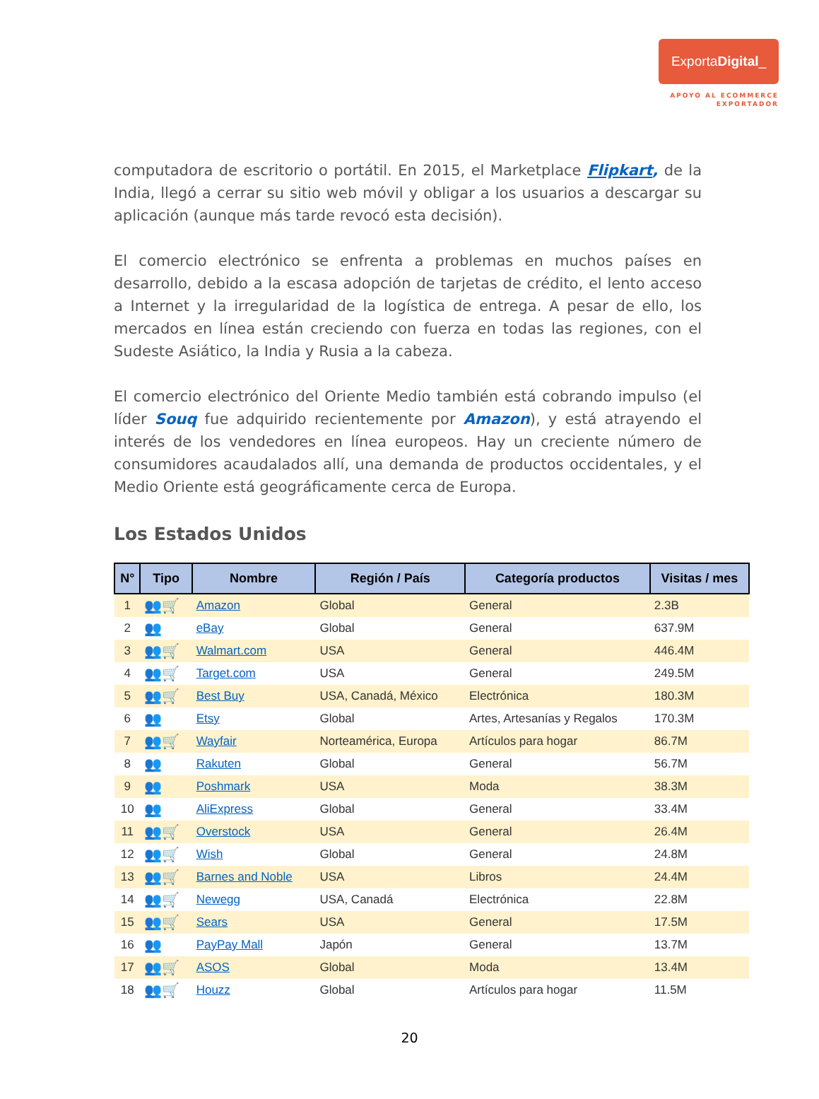ExportaDigital_
APOYO AL ECOMMERCE
EXPORTADOR
computadora de escritorio o portátil. En 2015, el Marketplace Flipkart, de la India, llegó a cerrar su sitio web móvil y obligar a los usuarios a descargar su aplicación (aunque más tarde revocó esta decisión).
El comercio electrónico se enfrenta a problemas en muchos países en desarrollo, debido a la escasa adopción de tarjetas de crédito, el lento acceso a Internet y la irregularidad de la logística de entrega. A pesar de ello, los mercados en línea están creciendo con fuerza en todas las regiones, con el Sudeste Asiático, la India y Rusia a la cabeza.
El comercio electrónico del Oriente Medio también está cobrando impulso (el líder Souq fue adquirido recientemente por Amazon), y está atrayendo el interés de los vendedores en línea europeos. Hay un creciente número de consumidores acaudalados allí, una demanda de productos occidentales, y el Medio Oriente está geográficamente cerca de Europa.
Los Estados Unidos
| N° | Tipo | Nombre | Región / País | Categoría productos | Visitas / mes |
| --- | --- | --- | --- | --- | --- |
| 1 | 👥🛒 | Amazon | Global | General | 2.3B |
| 2 | 👥 | eBay | Global | General | 637.9M |
| 3 | 👥🛒 | Walmart.com | USA | General | 446.4M |
| 4 | 👥🛒 | Target.com | USA | General | 249.5M |
| 5 | 👥🛒 | Best Buy | USA, Canadá, México | Electrónica | 180.3M |
| 6 | 👥 | Etsy | Global | Artes, Artesanías y Regalos | 170.3M |
| 7 | 👥🛒 | Wayfair | Norteamérica, Europa | Artículos para hogar | 86.7M |
| 8 | 👥 | Rakuten | Global | General | 56.7M |
| 9 | 👥 | Poshmark | USA | Moda | 38.3M |
| 10 | 👥 | AliExpress | Global | General | 33.4M |
| 11 | 👥🛒 | Overstock | USA | General | 26.4M |
| 12 | 👥🛒 | Wish | Global | General | 24.8M |
| 13 | 👥🛒 | Barnes and Noble | USA | Libros | 24.4M |
| 14 | 👥🛒 | Newegg | USA, Canadá | Electrónica | 22.8M |
| 15 | 👥🛒 | Sears | USA | General | 17.5M |
| 16 | 👥 | PayPay Mall | Japón | General | 13.7M |
| 17 | 👥🛒 | ASOS | Global | Moda | 13.4M |
| 18 | 👥🛒 | Houzz | Global | Artículos para hogar | 11.5M |
20